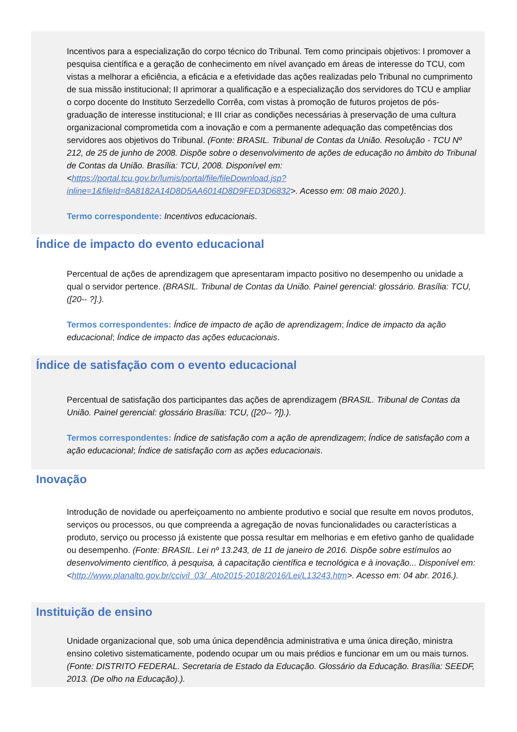Incentivos para a especialização do corpo técnico do Tribunal. Tem como principais objetivos: I promover a pesquisa científica e a geração de conhecimento em nível avançado em áreas de interesse do TCU, com vistas a melhorar a eficiência, a eficácia e a efetividade das ações realizadas pelo Tribunal no cumprimento de sua missão institucional; II aprimorar a qualificação e a especialização dos servidores do TCU e ampliar o corpo docente do Instituto Serzedello Corrêa, com vistas à promoção de futuros projetos de pós-graduação de interesse institucional; e III criar as condições necessárias à preservação de uma cultura organizacional comprometida com a inovação e com a permanente adequação das competências dos servidores aos objetivos do Tribunal. (Fonte: BRASIL. Tribunal de Contas da União. Resolução - TCU Nº 212, de 25 de junho de 2008. Dispõe sobre o desenvolvimento de ações de educação no âmbito do Tribunal de Contas da União. Brasília: TCU, 2008. Disponível em: <https://portal.tcu.gov.br/lumis/portal/file/fileDownload.jsp?inline=1&fileId=8A8182A14D8D5AA6014D8D9FED3D6832>. Acesso em: 08 maio 2020.).
Termo correspondente: Incentivos educacionais.
Índice de impacto do evento educacional
Percentual de ações de aprendizagem que apresentaram impacto positivo no desempenho ou unidade a qual o servidor pertence. (BRASIL. Tribunal de Contas da União. Painel gerencial: glossário. Brasília: TCU, ([20-- ?].).
Termos correspondentes: Índice de impacto de ação de aprendizagem; Índice de impacto da ação educacional; Índice de impacto das ações educacionais.
Índice de satisfação com o evento educacional
Percentual de satisfação dos participantes das ações de aprendizagem (BRASIL. Tribunal de Contas da União. Painel gerencial: glossário Brasília: TCU, ([20-- ?]).).
Termos correspondentes: Índice de satisfação com a ação de aprendizagem; Índice de satisfação com a ação educacional; Índice de satisfação com as ações educacionais.
Inovação
Introdução de novidade ou aperfeiçoamento no ambiente produtivo e social que resulte em novos produtos, serviços ou processos, ou que compreenda a agregação de novas funcionalidades ou características a produto, serviço ou processo já existente que possa resultar em melhorias e em efetivo ganho de qualidade ou desempenho. (Fonte: BRASIL. Lei nº 13.243, de 11 de janeiro de 2016. Dispõe sobre estímulos ao desenvolvimento científico, à pesquisa, à capacitação científica e tecnológica e à inovação... Disponível em: <http://www.planalto.gov.br/ccivil_03/_Ato2015-2018/2016/Lei/L13243.htm>. Acesso em: 04 abr. 2016.).
Instituição de ensino
Unidade organizacional que, sob uma única dependência administrativa e uma única direção, ministra ensino coletivo sistematicamente, podendo ocupar um ou mais prédios e funcionar em um ou mais turnos. (Fonte: DISTRITO FEDERAL. Secretaria de Estado da Educação. Glossário da Educação. Brasília: SEEDF, 2013. (De olho na Educação).).